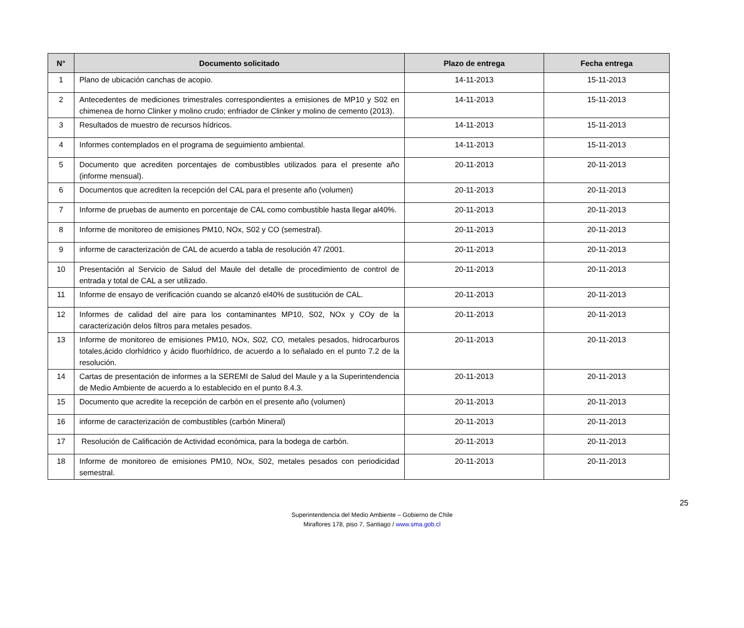| N° | Documento solicitado | Plazo de entrega | Fecha entrega |
| --- | --- | --- | --- |
| 1 | Plano de ubicación canchas de acopio. | 14-11-2013 | 15-11-2013 |
| 2 | Antecedentes de mediciones trimestrales correspondientes a emisiones de MP10 y S02 en chimenea de horno Clinker y molino crudo; enfriador de Clinker y molino de cemento (2013). | 14-11-2013 | 15-11-2013 |
| 3 | Resultados de muestro de recursos hídricos. | 14-11-2013 | 15-11-2013 |
| 4 | Informes contemplados en el programa de seguimiento ambiental. | 14-11-2013 | 15-11-2013 |
| 5 | Documento que acrediten porcentajes de combustibles utilizados para el presente año (informe mensual). | 20-11-2013 | 20-11-2013 |
| 6 | Documentos que acrediten la recepción del CAL para el presente año (volumen) | 20-11-2013 | 20-11-2013 |
| 7 | Informe de pruebas de aumento en porcentaje de CAL como combustible hasta llegar al40%. | 20-11-2013 | 20-11-2013 |
| 8 | Informe de monitoreo de emisiones PM10, NOx, S02 y CO (semestral). | 20-11-2013 | 20-11-2013 |
| 9 | informe de caracterización de CAL de acuerdo a tabla de resolución 47 /2001. | 20-11-2013 | 20-11-2013 |
| 10 | Presentación al Servicio de Salud del Maule del detalle de procedimiento de control de entrada y total de CAL a ser utilizado. | 20-11-2013 | 20-11-2013 |
| 11 | Informe de ensayo de verificación cuando se alcanzó el40% de sustitución de CAL. | 20-11-2013 | 20-11-2013 |
| 12 | Informes de calidad del aire para los contaminantes MP10, S02, NOx y COy de la caracterización delos filtros para metales pesados. | 20-11-2013 | 20-11-2013 |
| 13 | Informe de monitoreo de emisiones PM10, NOx, S02, CO, metales pesados, hidrocarburos totales,ácido clorhídrico y ácido fluorhídrico, de acuerdo a lo señalado en el punto 7.2 de la resolución. | 20-11-2013 | 20-11-2013 |
| 14 | Cartas de presentación de informes a la SEREMI de Salud del Maule y a la Superintendencia de Medio Ambiente de acuerdo a lo establecido en el punto 8.4.3. | 20-11-2013 | 20-11-2013 |
| 15 | Documento que acredite la recepción de carbón en el presente año (volumen) | 20-11-2013 | 20-11-2013 |
| 16 | informe de caracterización de combustibles (carbón Mineral) | 20-11-2013 | 20-11-2013 |
| 17 | Resolución de Calificación de Actividad económica, para la bodega de carbón. | 20-11-2013 | 20-11-2013 |
| 18 | Informe de monitoreo de emisiones PM10, NOx, S02, metales pesados con periodicidad semestral. | 20-11-2013 | 20-11-2013 |
25
Superintendencia del Medio Ambiente – Gobierno de Chile
Miraflores 178, piso 7, Santiago / www.sma.gob.cl